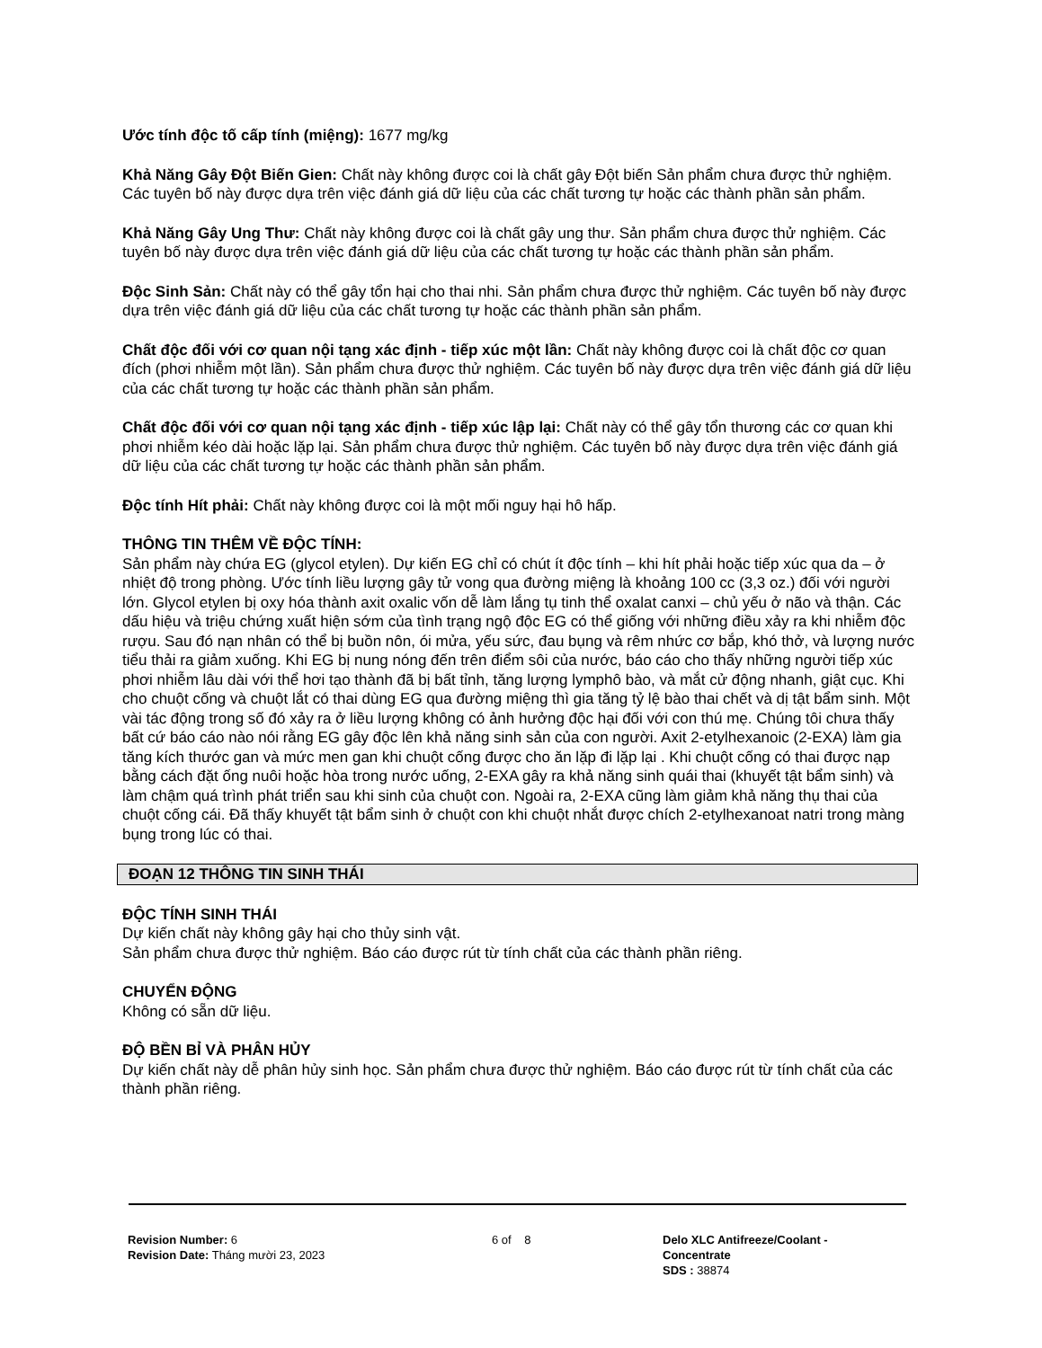Ước tính độc tố cấp tính (miệng): 1677 mg/kg
Khả Năng Gây Đột Biến Gien: Chất này không được coi là chất gây Đột biến Sản phẩm chưa được thử nghiệm. Các tuyên bố này được dựa trên việc đánh giá dữ liệu của các chất tương tự hoặc các thành phần sản phẩm.
Khả Năng Gây Ung Thư: Chất này không được coi là chất gây ung thư. Sản phẩm chưa được thử nghiệm. Các tuyên bố này được dựa trên việc đánh giá dữ liệu của các chất tương tự hoặc các thành phần sản phẩm.
Độc Sinh Sản: Chất này có thể gây tổn hại cho thai nhi. Sản phẩm chưa được thử nghiệm. Các tuyên bố này được dựa trên việc đánh giá dữ liệu của các chất tương tự hoặc các thành phần sản phẩm.
Chất độc đối với cơ quan nội tạng xác định - tiếp xúc một lần: Chất này không được coi là chất độc cơ quan đích (phơi nhiễm một lần). Sản phẩm chưa được thử nghiệm. Các tuyên bố này được dựa trên việc đánh giá dữ liệu của các chất tương tự hoặc các thành phần sản phẩm.
Chất độc đối với cơ quan nội tạng xác định - tiếp xúc lập lại: Chất này có thể gây tổn thương các cơ quan khi phơi nhiễm kéo dài hoặc lặp lại. Sản phẩm chưa được thử nghiệm. Các tuyên bố này được dựa trên việc đánh giá dữ liệu của các chất tương tự hoặc các thành phần sản phẩm.
Độc tính Hít phải: Chất này không được coi là một mối nguy hại hô hấp.
THÔNG TIN THÊM VỀ ĐỘC TÍNH:
Sản phẩm này chứa EG (glycol etylen). Dự kiến EG chỉ có chút ít độc tính – khi hít phải hoặc tiếp xúc qua da – ở nhiệt độ trong phòng. Ước tính liều lượng gây tử vong qua đường miệng là khoảng 100 cc (3,3 oz.) đối với người lớn. Glycol etylen bị oxy hóa thành axit oxalic vốn dễ làm lắng tụ tinh thể oxalat canxi – chủ yếu ở não và thận. Các dấu hiệu và triệu chứng xuất hiện sớm của tình trạng ngộ độc EG có thể giống với những điều xảy ra khi nhiễm độc rượu. Sau đó nạn nhân có thể bị buồn nôn, ói mửa, yếu sức, đau bụng và rêm nhức cơ bắp, khó thở, và lượng nước tiểu thải ra giảm xuống. Khi EG bị nung nóng đến trên điểm sôi của nước, báo cáo cho thấy những người tiếp xúc phơi nhiễm lâu dài với thể hơi tạo thành đã bị bất tỉnh, tăng lượng lymphô bào, và mắt cử động nhanh, giật cục. Khi cho chuột cống và chuột lắt có thai dùng EG qua đường miệng thì gia tăng tỷ lệ bào thai chết và dị tật bẩm sinh. Một vài tác động trong số đó xảy ra ở liều lượng không có ảnh hưởng độc hại đối với con thú mẹ. Chúng tôi chưa thấy bất cứ báo cáo nào nói rằng EG gây độc lên khả năng sinh sản của con người. Axit 2-etylhexanoic (2-EXA) làm gia tăng kích thước gan và mức men gan khi chuột cống được cho ăn lặp đi lặp lại . Khi chuột cống có thai được nạp bằng cách đặt ống nuôi hoặc hòa trong nước uống, 2-EXA gây ra khả năng sinh quái thai (khuyết tật bẩm sinh) và làm chậm quá trình phát triển sau khi sinh của chuột con. Ngoài ra, 2-EXA cũng làm giảm khả năng thụ thai của chuột cống cái. Đã thấy khuyết tật bẩm sinh ở chuột con khi chuột nhắt được chích 2-etylhexanoat natri trong màng bụng trong lúc có thai.
ĐOẠN 12 THÔNG TIN SINH THÁI
ĐỘC TÍNH SINH THÁI
Dự kiến chất này không gây hại cho thủy sinh vật.
Sản phẩm chưa được thử nghiệm. Báo cáo được rút từ tính chất của các thành phần riêng.
CHUYỂN ĐỘNG
Không có sẵn dữ liệu.
ĐỘ BỀN BỈ VÀ PHÂN HỦY
Dự kiến chất này dễ phân hủy sinh học. Sản phẩm chưa được thử nghiệm. Báo cáo được rút từ tính chất của các thành phần riêng.
Revision Number: 6
Revision Date: Tháng mười 23, 2023
6 of 8 Delo XLC Antifreeze/Coolant -
Concentrate
SDS : 38874